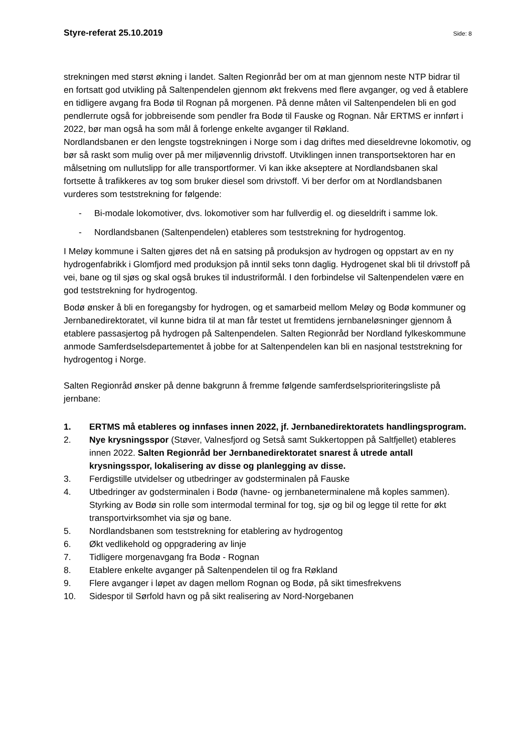Styre-referat 25.10.2019 Side: 8
strekningen med størst økning i landet. Salten Regionråd ber om at man gjennom neste NTP bidrar til en fortsatt god utvikling på Saltenpendelen gjennom økt frekvens med flere avganger, og ved å etablere en tidligere avgang fra Bodø til Rognan på morgenen. På denne måten vil Saltenpendelen bli en god pendlerrute også for jobbreisende som pendler fra Bodø til Fauske og Rognan. Når ERTMS er innført i 2022, bør man også ha som mål å forlenge enkelte avganger til Røkland.
Nordlandsbanen er den lengste togstrekningen i Norge som i dag driftes med dieseldrevne lokomotiv, og bør så raskt som mulig over på mer miljøvennlig drivstoff. Utviklingen innen transportsektoren har en målsetning om nullutslipp for alle transportformer. Vi kan ikke akseptere at Nordlandsbanen skal fortsette å trafikkeres av tog som bruker diesel som drivstoff. Vi ber derfor om at Nordlandsbanen vurderes som teststrekning for følgende:
- Bi-modale lokomotiver, dvs. lokomotiver som har fullverdig el. og dieseldrift i samme lok.
- Nordlandsbanen (Saltenpendelen) etableres som teststrekning for hydrogentog.
I Meløy kommune i Salten gjøres det nå en satsing på produksjon av hydrogen og oppstart av en ny hydrogenfabrikk i Glomfjord med produksjon på inntil seks tonn daglig. Hydrogenet skal bli til drivstoff på vei, bane og til sjøs og skal også brukes til industriformål. I den forbindelse vil Saltenpendelen være en god teststrekning for hydrogentog.
Bodø ønsker å bli en foregangsby for hydrogen, og et samarbeid mellom Meløy og Bodø kommuner og Jernbanedirektoratet, vil kunne bidra til at man får testet ut fremtidens jernbaneløsninger gjennom å etablere passasjertog på hydrogen på Saltenpendelen. Salten Regionråd ber Nordland fylkeskommune anmode Samferdselsdepartementet å jobbe for at Saltenpendelen kan bli en nasjonal teststrekning for hydrogentog i Norge.
Salten Regionråd ønsker på denne bakgrunn å fremme følgende samferdselsprioriteringsliste på jernbane:
1. ERTMS må etableres og innfases innen 2022, jf. Jernbanedirektoratets handlingsprogram.
2. Nye krysningsspor (Støver, Valnesfjord og Setså samt Sukkertoppen på Saltfjellet) etableres innen 2022. Salten Regionråd ber Jernbanedirektoratet snarest å utrede antall krysningsspor, lokalisering av disse og planlegging av disse.
3. Ferdigstille utvidelser og utbedringer av godsterminalen på Fauske
4. Utbedringer av godsterminalen i Bodø (havne- og jernbaneterminalene må koples sammen). Styrking av Bodø sin rolle som intermodal terminal for tog, sjø og bil og legge til rette for økt transportvirksomhet via sjø og bane.
5. Nordlandsbanen som teststrekning for etablering av hydrogentog
6. Økt vedlikehold og oppgradering av linje
7. Tidligere morgenavgang fra Bodø - Rognan
8. Etablere enkelte avganger på Saltenpendelen til og fra Røkland
9. Flere avganger i løpet av dagen mellom Rognan og Bodø, på sikt timesfrekvens
10. Sidespor til Sørfold havn og på sikt realisering av Nord-Norgebanen